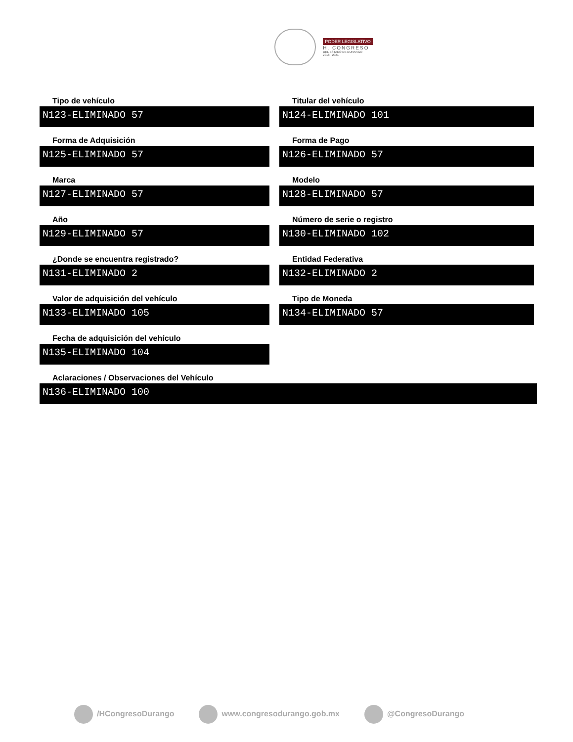PODER LEGISLATIVO
H. CONGRESO
DEL ESTADO DE DURANGO
2018 2021
Tipo de vehículo
N123-ELIMINADO 57
Titular del vehículo
N124-ELIMINADO 101
Forma de Adquisición
N125-ELIMINADO 57
Forma de Pago
N126-ELIMINADO 57
Marca
N127-ELIMINADO 57
Modelo
N128-ELIMINADO 57
Año
N129-ELIMINADO 57
Número de serie o registro
N130-ELIMINADO 102
¿Donde se encuentra registrado?
N131-ELIMINADO 2
Entidad Federativa
N132-ELIMINADO 2
Valor de adquisición del vehículo
N133-ELIMINADO 105
Tipo de Moneda
N134-ELIMINADO 57
Fecha de adquisición del vehículo
N135-ELIMINADO 104
Aclaraciones / Observaciones del Vehículo
N136-ELIMINADO 100
/HCongresoDurango www.congresodurango.gob.mx @CongresoDurango